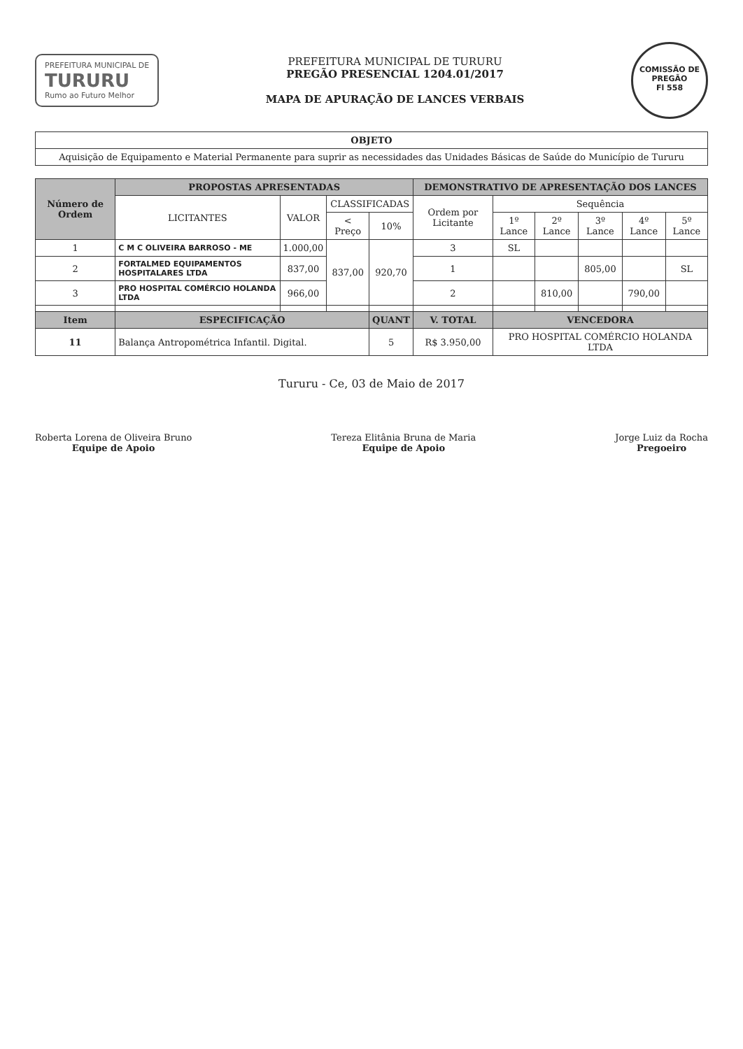PREFEITURA MUNICIPAL DE
TURURU
Rumo ao Futuro Melhor
PREFEITURA MUNICIPAL DE TURURU
PREGÃO PRESENCIAL 1204.01/2017
MAPA DE APURAÇÃO DE LANCES VERBAIS
COMISSÃO DE PREGÃO
Fl 558
| OBJETO |
| --- |
| Aquisição de Equipamento e Material Permanente para suprir as necessidades das Unidades Básicas de Saúde do Município de Tururu |
| Número de Ordem | PROPOSTAS APRESENTADAS | | | | DEMONSTRATIVO DE APRESENTAÇÃO DOS LANCES | | | | | |
| --- | --- | --- | --- | --- | --- | --- | --- | --- | --- | --- |
| | LICITANTES | VALOR | CLASSIFICADAS | | Ordem por Licitante | Sequência | | | | |
| | | | < Preço | 10% | | 1º Lance | 2º Lance | 3º Lance | 4º Lance | 5º Lance |
| 1 | C M C OLIVEIRA BARROSO - ME | 1.000,00 | 837,00 | 920,70 | 3 | SL | | | | |
| 2 | FORTALMED EQUIPAMENTOS HOSPITALARES LTDA | 837,00 | | | 1 | | | 805,00 | | SL |
| 3 | PRO HOSPITAL COMÉRCIO HOLANDA LTDA | 966,00 | | | 2 | | 810,00 | | 790,00 | |
| Item | ESPECIFICAÇÃO | | | QUANT | V. TOTAL | VENCEDORA | | | | |
| 11 | Balança Antropométrica Infantil. Digital. | | | 5 | R$ 3.950,00 | PRO HOSPITAL COMÉRCIO HOLANDA LTDA | | | | |
Tururu - Ce, 03 de Maio de 2017
Roberta Lorena de Oliveira Bruno
Equipe de Apoio
Tereza Elitânia Bruna de Maria
Equipe de Apoio
Jorge Luiz da Rocha
Pregoeiro